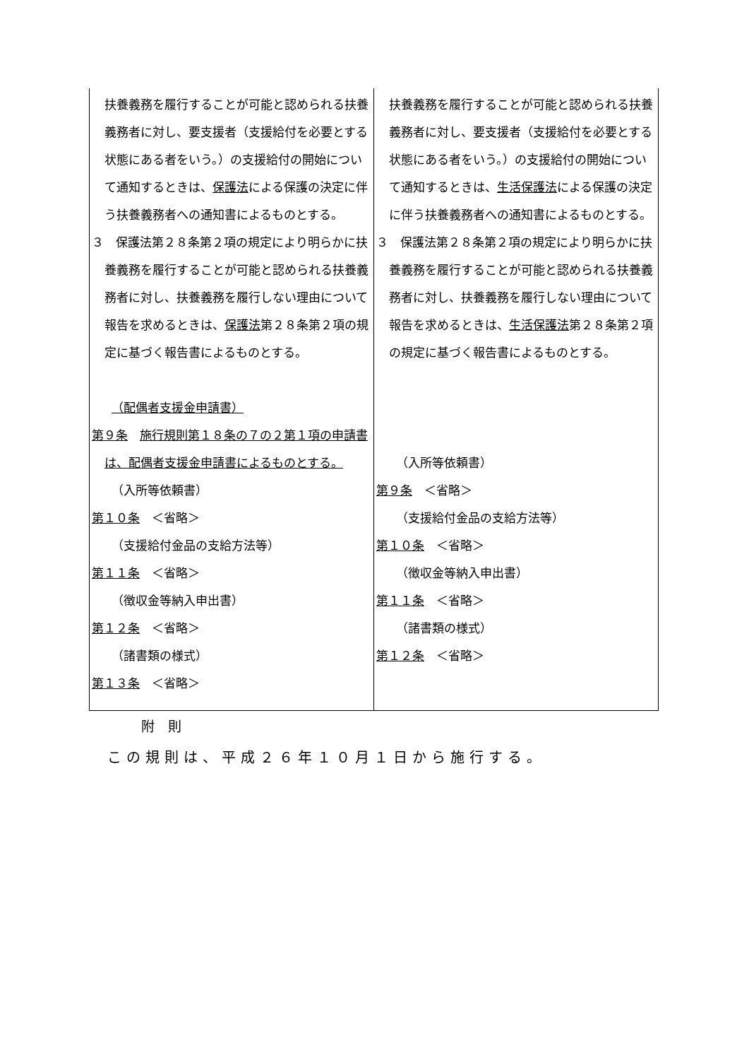| 扶養義務を履行することが可能と認められる扶養義務者に対し、要支援者（支援給付を必要とする状態にある者をいう。）の支援給付の開始について通知するときは、 保護法 による保護の決定に伴う扶養義務者への通知書によるものとする。 ３ 保護法第２８条第２項の規定により明らかに扶養義務を履行することが可能と認められる扶養義務者に対し、扶養義務を履行しない理由について報告を求めるときは、 保護法 第２８条第２項の規定に基づく報告書によるものとする。 （配偶者支援金申請書） 第９条 施行規則第１８条の７の２第１項の申請書は、配偶者支援金申請書によるものとする。 （入所等依頼書） 第１０条 ＜省略＞ （支援給付金品の支給方法等） 第１１条 ＜省略＞ （徴収金等納入申出書） 第１２条 ＜省略＞ （諸書類の様式） 第１３条 ＜省略＞ | 扶養義務を履行することが可能と認められる扶養義務者に対し、要支援者（支援給付を必要とする状態にある者をいう。）の支援給付の開始について通知するときは、 生活保護法 による保護の決定に伴う扶養義務者への通知書によるものとする。 ３ 保護法第２８条第２項の規定により明らかに扶養義務を履行することが可能と認められる扶養義務者に対し、扶養義務を履行しない理由について報告を求めるときは、 生活保護法 第２８条第２項の規定に基づく報告書によるものとする。 （入所等依頼書） 第９条 ＜省略＞ （支援給付金品の支給方法等） 第１０条 ＜省略＞ （徴収金等納入申出書） 第１１条 ＜省略＞ （諸書類の様式） 第１２条 ＜省略＞ |
附　則
この規則は、平成２６年１０月１日から施行する。